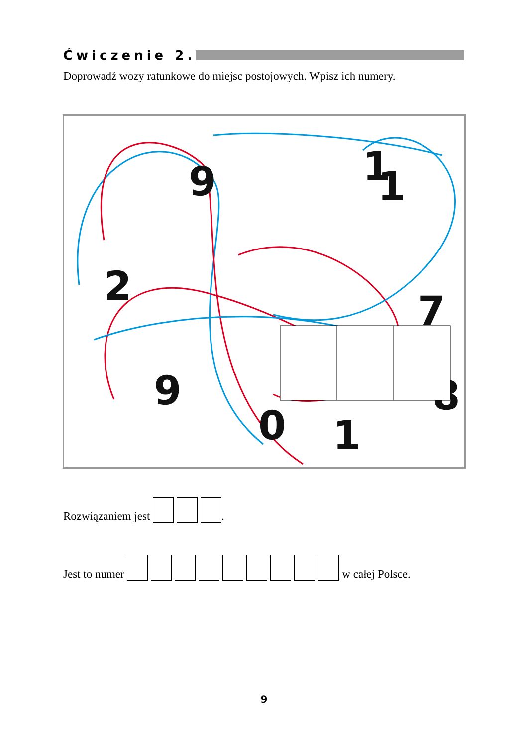Ćwiczenie 2.
Doprowadź wozy ratunkowe do miejsc postojowych. Wpisz ich numery.
9
1
1
2
7
9
8
0
1
Rozwiązaniem jest .
Jest to numer w całej Polsce.
9